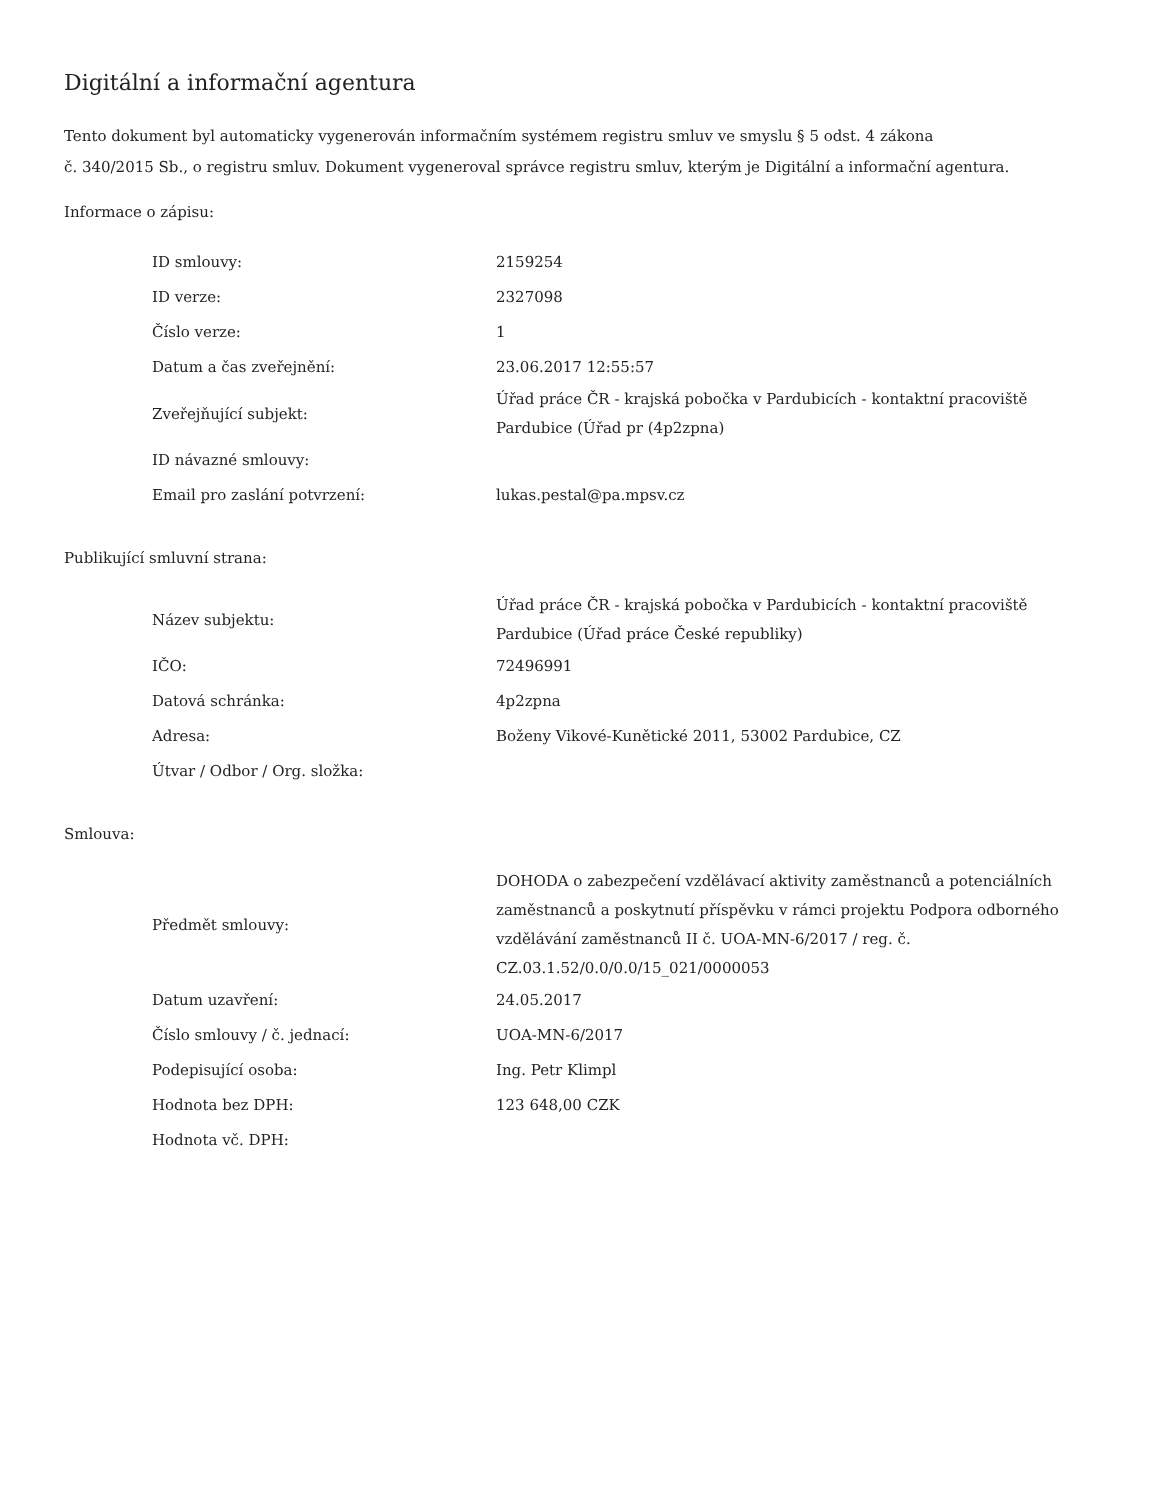Digitální a informační agentura
Tento dokument byl automaticky vygenerován informačním systémem registru smluv ve smyslu § 5 odst. 4 zákona
č. 340/2015 Sb., o registru smluv. Dokument vygeneroval správce registru smluv, kterým je Digitální a informační agentura.
Informace o zápisu:
| ID smlouvy: | 2159254 |
| ID verze: | 2327098 |
| Číslo verze: | 1 |
| Datum a čas zveřejnění: | 23.06.2017 12:55:57 |
| Zveřejňující subjekt: | Úřad práce ČR - krajská pobočka v Pardubicích - kontaktní pracoviště Pardubice (Úřad pr (4p2zpna) |
| ID návazné smlouvy: | |
| Email pro zaslání potvrzení: | lukas.pestal@pa.mpsv.cz |
Publikující smluvní strana:
| Název subjektu: | Úřad práce ČR - krajská pobočka v Pardubicích - kontaktní pracoviště Pardubice (Úřad práce České republiky) |
| IČO: | 72496991 |
| Datová schránka: | 4p2zpna |
| Adresa: | Boženy Vikové-Kunětické 2011, 53002 Pardubice, CZ |
| Útvar / Odbor / Org. složka: | |
Smlouva:
| Předmět smlouvy: | DOHODA o zabezpečení vzdělávací aktivity zaměstnanců a potenciálních zaměstnanců a poskytnutí příspěvku v rámci projektu Podpora odborného vzdělávání zaměstnanců II č. UOA-MN-6/2017 / reg. č. CZ.03.1.52/0.0/0.0/15_021/0000053 |
| Datum uzavření: | 24.05.2017 |
| Číslo smlouvy / č. jednací: | UOA-MN-6/2017 |
| Podepisující osoba: | Ing. Petr Klimpl |
| Hodnota bez DPH: | 123 648,00 CZK |
| Hodnota vč. DPH: | |